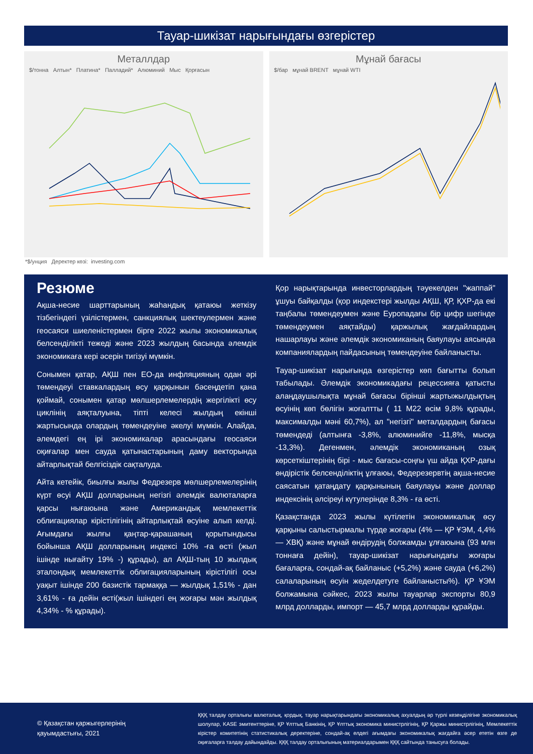Тауар-шикізат нарығындағы өзгерістер
Металлдар
$/тонна Алтын* Платина* Палладий* Алюминий Мыс Қорғасын
Мұнай бағасы
$/бар мұнай BRENT мұнай WTI
*$/унция Деректер көзі: investing.com
Резюме
Ақша-несие шарттарының жаһандық қатаюы жеткізу тізбегіндегі үзілістермен, санкциялық шектеулермен және геосаяси шиеленістермен бірге 2022 жылы экономикалық белсенділікті тежеді және 2023 жылдың басында әлемдік экономикаға кері әсерін тигізуі мүмкін.
Сонымен қатар, АҚШ пен ЕО-да инфляцияның одан әрі төмендеуі ставкалардың өсу қарқынын бәсеңдетіп қана қоймай, сонымен қатар мөлшерлемелердің жергілікті өсу циклінің аяқталуына, тіпті келесі жылдың екінші жартысында олардың төмендеуіне әкелуі мүмкін. Алайда, әлемдегі ең ірі экономикалар арасындағы геосаяси оқиғалар мен сауда қатынастарының даму векторында айтарлықтай белгісіздік сақталуда.
Айта кетейік, биылғы жылы Федрезерв мөлшерлемелерінің күрт өсуі АҚШ долларының негізгі әлемдік валюталарға қарсы нығаюына және Американдық мемлекеттік облигациялар кірістілігінің айтарлықтай өсуіне алып келді. Ағымдағы жылғы қаңтар-қарашаның қорытындысы бойынша АҚШ долларының индексі 10% -ға өсті (жыл ішінде нығайту 19% -) құрады), ал АҚШ-тың 10 жылдық эталондық мемлекеттік облигацияларының кірістілігі осы уақыт ішінде 200 базистік тармаққа — жылдық 1,51% - дан 3,61% - ға дейін өсті(жыл ішіндегі ең жоғары мән жылдық 4,34% - % құрады).
Қор нарықтарында инвесторлардың тәуекелден "жаппай" ұшуы байқалды (қор индекстері жылды АҚШ, ҚР, ҚХР-да екі таңбалы төмендеумен және Еуропадағы бір цифр шегінде төмендеумен аяқтайды) қаржылық жағдайлардың нашарлауы және әлемдік экономиканың баяулауы аясында компаниялардың пайдасының төмендеуіне байланысты.
Тауар-шикізат нарығында өзгерістер көп бағытты болып табылады. Әлемдік экономикадағы рецессияға қатысты алаңдаушылықта мұнай бағасы бірінші жартыжылдықтың өсуінің көп бөлігін жоғалтты ( 11 М22 өсім 9,8% құрады, максималды мәні 60,7%), ал "негізгі" металдардың бағасы төмендеді (алтынға -3,8%, алюминийге -11,8%, мысқа -13,3%). Дегенмен, әлемдік экономиканың озық көрсеткіштерінің бірі - мыс бағасы-соңғы үш айда ҚХР-дағы өндірістік белсенділіктің ұлғаюы, Федерезервтің ақша-несие саясатын қатаңдату қарқынының баяулауы және доллар индексінің әлсіреуі күтулерінде 8,3% - ға өсті.
Қазақстанда 2023 жылы күтілетін экономикалық өсу қарқыны салыстырмалы түрде жоғары (4% — ҚР ҰЭМ, 4,4% — ХВҚ) және мұнай өндірудің болжамды ұлғаюына (93 млн тоннаға дейін), тауар-шикізат нарығындағы жоғары бағаларға, сондай-ақ байланыс (+5,2%) және сауда (+6,2%) салаларының өсуін жеделдетуге байланысты%). ҚР ҰЭМ болжамына сәйкес, 2023 жылы тауарлар экспорты 80,9 млрд долларды, импорт — 45,7 млрд долларды құрайды.
© Қазақстан қаржыгерлерінің қауымдастығы, 2021
ҚҚҚ талдау орталығы валюталық, қордық, тауар нарықтарындағы экономикалық ахуалдың әр түрлі кезеңділігіне экономикалық шолулар, KASE эмитенттеріне, ҚР Ұлттық Банкінің, ҚР Ұлттық экономика министрлігінің, ҚР Қаржы министрлігінің, Мемлекеттік кірістер комитетінің статистикалық деректеріне, сондай-ақ елдегі ағымдағы экономикалық жағдайға әсер ететін өзге де оқиғаларға талдау дайындайды. ҚҚҚ талдау орталығының материалдарымен ҚҚҚ сайтында танысуға болады.